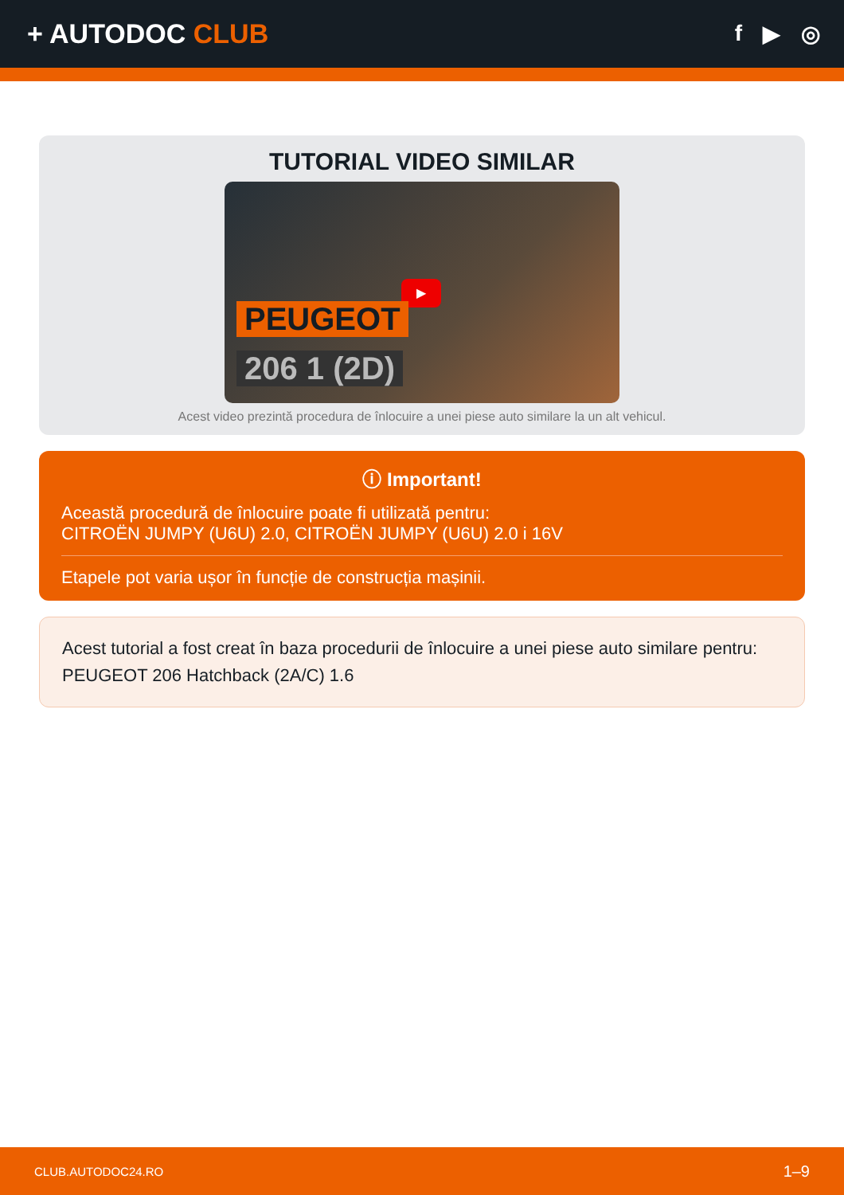+ AUTODOC CLUB
f ▶ ◎
TUTORIAL VIDEO SIMILAR
▶
PEUGEOT
206 1 (2D)
Acest video prezintă procedura de înlocuire a unei piese auto similare la un alt vehicul.
ⓘ Important!
Această procedură de înlocuire poate fi utilizată pentru:
CITROËN JUMPY (U6U) 2.0, CITROËN JUMPY (U6U) 2.0 i 16V
Etapele pot varia ușor în funcție de construcția mașinii.
Acest tutorial a fost creat în baza procedurii de înlocuire a unei piese auto similare pentru: PEUGEOT 206 Hatchback (2A/C) 1.6
CLUB.AUTODOC24.RO 1–9